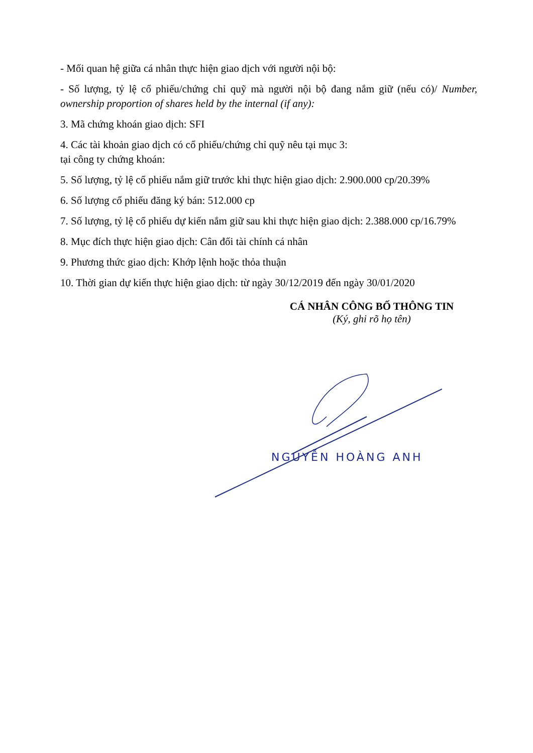- Mối quan hệ giữa cá nhân thực hiện giao dịch với người nội bộ:
- Số lượng, tỷ lệ cổ phiếu/chứng chỉ quỹ mà người nội bộ đang nắm giữ (nếu có)/ Number, ownership proportion of shares held by the internal (if any):
3. Mã chứng khoán giao dịch: SFI
4. Các tài khoản giao dịch có cổ phiếu/chứng chỉ quỹ nêu tại mục 3:
tại công ty chứng khoán:
5. Số lượng, tỷ lệ cổ phiếu nắm giữ trước khi thực hiện giao dịch: 2.900.000 cp/20.39%
6. Số lượng cổ phiếu đăng ký bán: 512.000 cp
7. Số lượng, tỷ lệ cổ phiếu dự kiến nắm giữ sau khi thực hiện giao dịch: 2.388.000 cp/16.79%
8. Mục đích thực hiện giao dịch: Cân đối tài chính cá nhân
9. Phương thức giao dịch: Khớp lệnh hoặc thỏa thuận
10. Thời gian dự kiến thực hiện giao dịch: từ ngày 30/12/2019 đến ngày 30/01/2020
CÁ NHÂN CÔNG BỐ THÔNG TIN
(Ký, ghi rõ họ tên)
NGUYỄN HOÀNG ANH